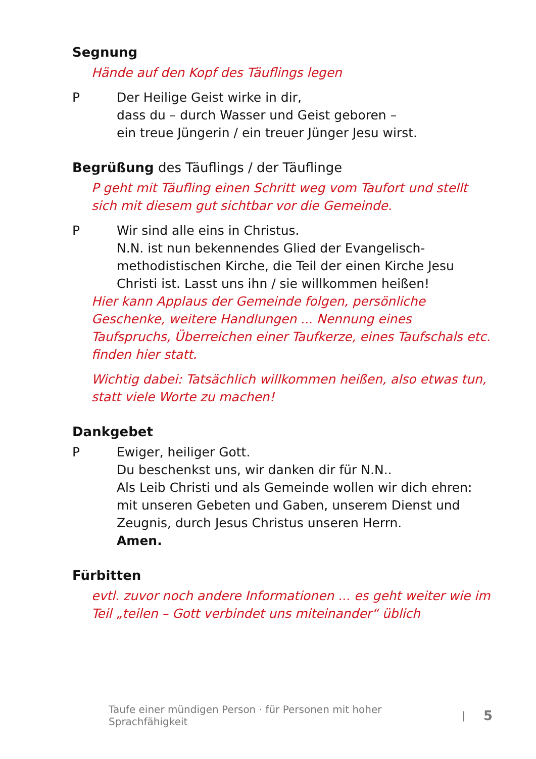Segnung
Hände auf den Kopf des Täuflings legen
P Der Heilige Geist wirke in dir,
dass du – durch Wasser und Geist geboren –
ein treue Jüngerin / ein treuer Jünger Jesu wirst.
Begrüßung des Täuflings / der Täuflinge
P geht mit Täufling einen Schritt weg vom Taufort und stellt sich mit diesem gut sichtbar vor die Gemeinde.
P Wir sind alle eins in Christus.
N.N. ist nun bekennendes Glied der Evangelisch-methodistischen Kirche, die Teil der einen Kirche Jesu Christi ist. Lasst uns ihn / sie willkommen heißen!
Hier kann Applaus der Gemeinde folgen, persönliche Geschenke, weitere Handlungen ... Nennung eines Taufspruchs, Überreichen einer Taufkerze, eines Taufschals etc. finden hier statt.
Wichtig dabei: Tatsächlich willkommen heißen, also etwas tun, statt viele Worte zu machen!
Dankgebet
P Ewiger, heiliger Gott.
Du beschenkst uns, wir danken dir für N.N..
Als Leib Christi und als Gemeinde wollen wir dich ehren:
mit unseren Gebeten und Gaben, unserem Dienst und Zeugnis, durch Jesus Christus unseren Herrn.
Amen.
Fürbitten
evtl. zuvor noch andere Informationen ... es geht weiter wie im Teil „teilen – Gott verbindet uns miteinander“ üblich
Taufe einer mündigen Person · für Personen mit hoher Sprachfähigkeit | 5